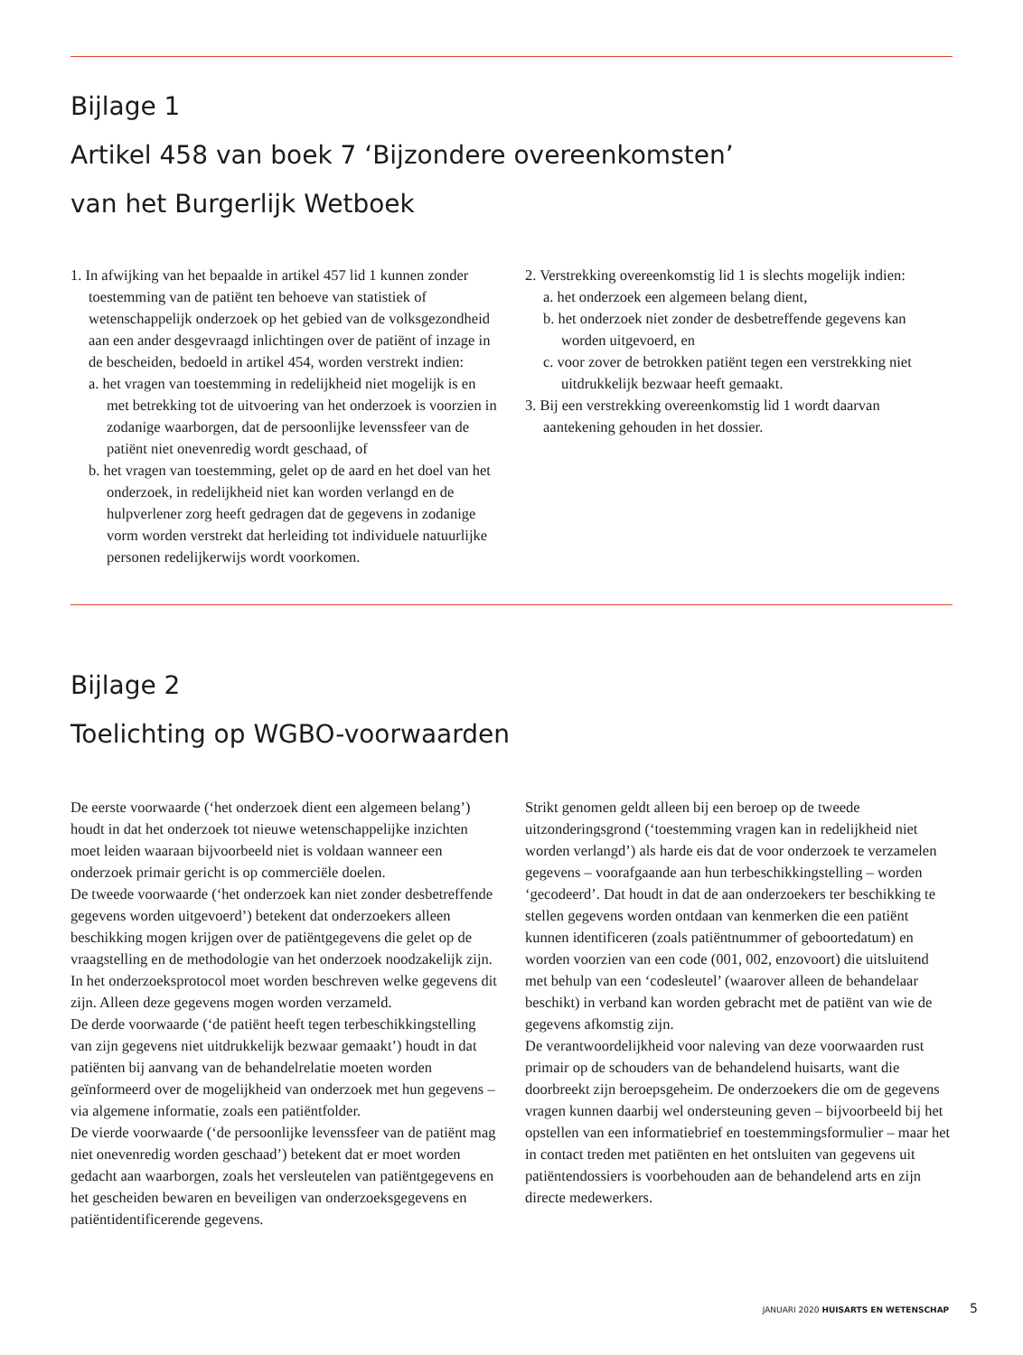Bijlage 1
Artikel 458 van boek 7 ‘Bijzondere overeenkomsten’
van het Burgerlijk Wetboek
1. In afwijking van het bepaalde in artikel 457 lid 1 kunnen zonder toestemming van de patiënt ten behoeve van statistiek of wetenschappelijk onderzoek op het gebied van de volksgezondheid aan een ander desgevraagd inlichtingen over de patiënt of inzage in de bescheiden, bedoeld in artikel 454, worden verstrekt indien:
a. het vragen van toestemming in redelijkheid niet mogelijk is en met betrekking tot de uitvoering van het onderzoek is voorzien in zodanige waarborgen, dat de persoonlijke levenssfeer van de patiënt niet onevenredig wordt geschaad, of
b. het vragen van toestemming, gelet op de aard en het doel van het onderzoek, in redelijkheid niet kan worden verlangd en de hulpverlener zorg heeft gedragen dat de gegevens in zodanige vorm worden verstrekt dat herleiding tot individuele natuurlijke personen redelijkerwijs wordt voorkomen.
2. Verstrekking overeenkomstig lid 1 is slechts mogelijk indien:
a. het onderzoek een algemeen belang dient,
b. het onderzoek niet zonder de desbetreffende gegevens kan worden uitgevoerd, en
c. voor zover de betrokken patiënt tegen een verstrekking niet uitdrukkelijk bezwaar heeft gemaakt.
3. Bij een verstrekking overeenkomstig lid 1 wordt daarvan aantekening gehouden in het dossier.
Bijlage 2
Toelichting op WGBO-voorwaarden
De eerste voorwaarde (‘het onderzoek dient een algemeen belang’) houdt in dat het onderzoek tot nieuwe wetenschappelijke inzichten moet leiden waaraan bijvoorbeeld niet is voldaan wanneer een onderzoek primair gericht is op commerciële doelen.
De tweede voorwaarde (‘het onderzoek kan niet zonder desbetreffende gegevens worden uitgevoerd’) betekent dat onderzoekers alleen beschikking mogen krijgen over de patiëntgegevens die gelet op de vraagstelling en de methodologie van het onderzoek noodzakelijk zijn. In het onderzoeksprotocol moet worden beschreven welke gegevens dit zijn. Alleen deze gegevens mogen worden verzameld.
De derde voorwaarde (‘de patiënt heeft tegen terbeschikkingstelling van zijn gegevens niet uitdrukkelijk bezwaar gemaakt’) houdt in dat patiënten bij aanvang van de behandelrelatie moeten worden geïnformeerd over de mogelijkheid van onderzoek met hun gegevens – via algemene informatie, zoals een patiëntfolder.
De vierde voorwaarde (‘de persoonlijke levenssfeer van de patiënt mag niet onevenredig worden geschaad’) betekent dat er moet worden gedacht aan waarborgen, zoals het versleutelen van patiëntgegevens en het gescheiden bewaren en beveiligen van onderzoeksgegevens en patiëntidentificerende gegevens.
Strikt genomen geldt alleen bij een beroep op de tweede uitzonderingsgrond (‘toestemming vragen kan in redelijkheid niet worden verlangd’) als harde eis dat de voor onderzoek te verzamelen gegevens – voorafgaande aan hun terbeschikkingstelling – worden ‘gecodeerd’. Dat houdt in dat de aan onderzoekers ter beschikking te stellen gegevens worden ontdaan van kenmerken die een patiënt kunnen identificeren (zoals patiëntnummer of geboortedatum) en worden voorzien van een code (001, 002, enzovoort) die uitsluitend met behulp van een ‘codesleutel’ (waarover alleen de behandelaar beschikt) in verband kan worden gebracht met de patiënt van wie de gegevens afkomstig zijn.
De verantwoordelijkheid voor naleving van deze voorwaarden rust primair op de schouders van de behandelend huisarts, want die doorbreekt zijn beroepsgeheim. De onderzoekers die om de gegevens vragen kunnen daarbij wel ondersteuning geven – bijvoorbeeld bij het opstellen van een informatiebrief en toestemmingsformulier – maar het in contact treden met patiënten en het ontsluiten van gegevens uit patiëntendossiers is voorbehouden aan de behandelend arts en zijn directe medewerkers.
JANUARI 2020 HUISARTS EN WETENSCHAP 5